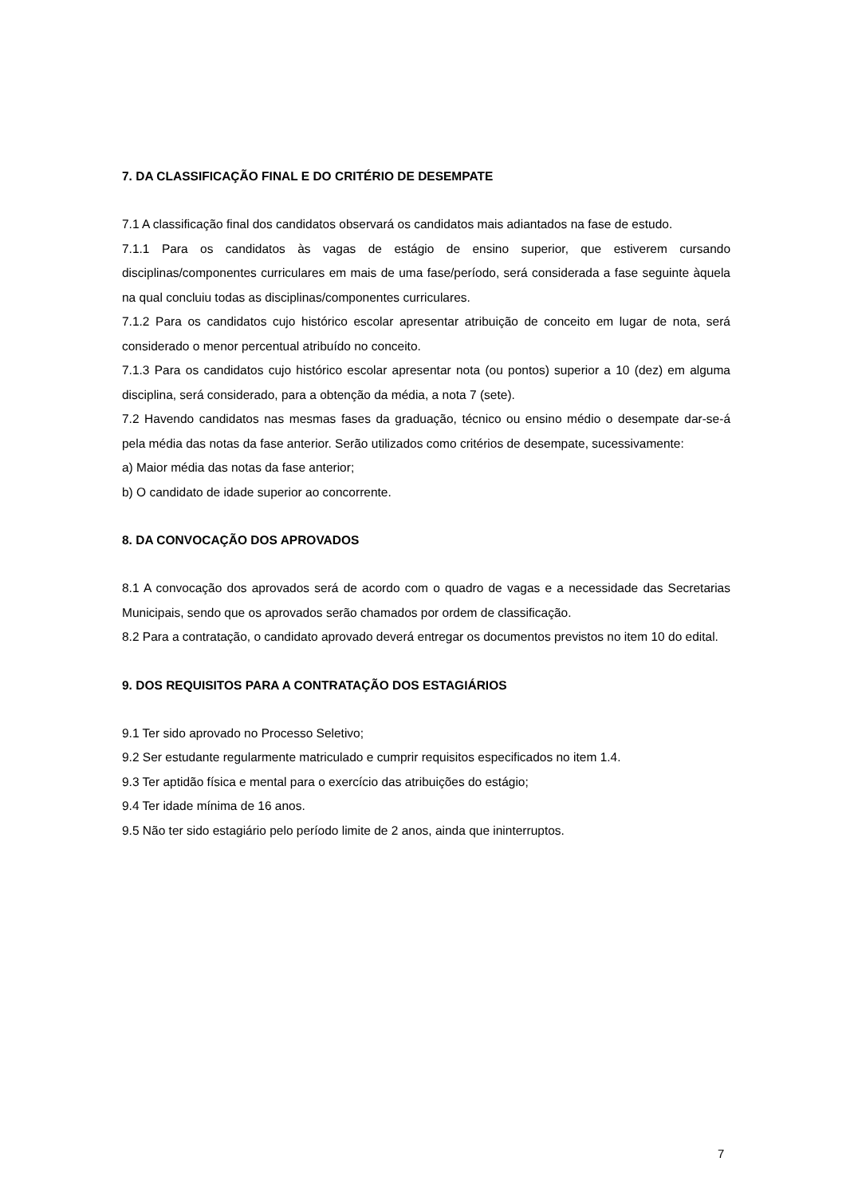7. DA CLASSIFICAÇÃO FINAL E DO CRITÉRIO DE DESEMPATE
7.1 A classificação final dos candidatos observará os candidatos mais adiantados na fase de estudo.
7.1.1 Para os candidatos às vagas de estágio de ensino superior, que estiverem cursando disciplinas/componentes curriculares em mais de uma fase/período, será considerada a fase seguinte àquela na qual concluiu todas as disciplinas/componentes curriculares.
7.1.2 Para os candidatos cujo histórico escolar apresentar atribuição de conceito em lugar de nota, será considerado o menor percentual atribuído no conceito.
7.1.3 Para os candidatos cujo histórico escolar apresentar nota (ou pontos) superior a 10 (dez) em alguma disciplina, será considerado, para a obtenção da média, a nota 7 (sete).
7.2 Havendo candidatos nas mesmas fases da graduação, técnico ou ensino médio o desempate dar-se-á pela média das notas da fase anterior. Serão utilizados como critérios de desempate, sucessivamente:
a) Maior média das notas da fase anterior;
b) O candidato de idade superior ao concorrente.
8. DA CONVOCAÇÃO DOS APROVADOS
8.1 A convocação dos aprovados será de acordo com o quadro de vagas e a necessidade das Secretarias Municipais, sendo que os aprovados serão chamados por ordem de classificação.
8.2 Para a contratação, o candidato aprovado deverá entregar os documentos previstos no item 10 do edital.
9. DOS REQUISITOS PARA A CONTRATAÇÃO DOS ESTAGIÁRIOS
9.1 Ter sido aprovado no Processo Seletivo;
9.2 Ser estudante regularmente matriculado e cumprir requisitos especificados no item 1.4.
9.3 Ter aptidão física e mental para o exercício das atribuições do estágio;
9.4 Ter idade mínima de 16 anos.
9.5 Não ter sido estagiário pelo período limite de 2 anos, ainda que ininterruptos.
7